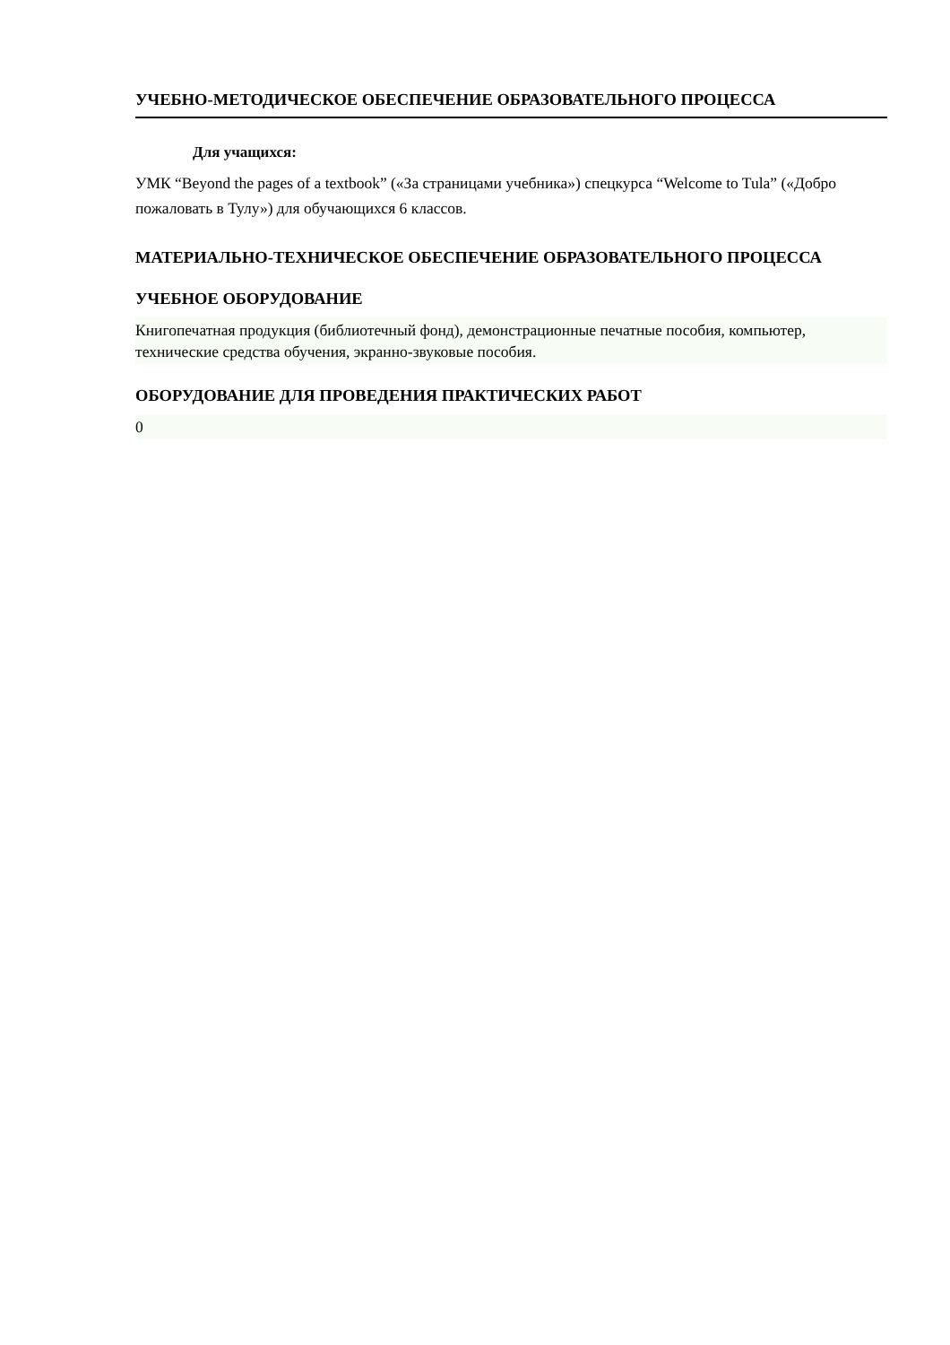УЧЕБНО-МЕТОДИЧЕСКОЕ ОБЕСПЕЧЕНИЕ ОБРАЗОВАТЕЛЬНОГО ПРОЦЕССА
Для учащихся:
УМК “Beyond the pages of a textbook” («За страницами учебника») спецкурса “Welcome to Tula” («Добро пожаловать в Тулу») для обучающихся 6 классов.
МАТЕРИАЛЬНО-ТЕХНИЧЕСКОЕ ОБЕСПЕЧЕНИЕ ОБРАЗОВАТЕЛЬНОГО ПРОЦЕССА
УЧЕБНОЕ ОБОРУДОВАНИЕ
Книгопечатная продукция (библиотечный фонд), демонстрационные печатные пособия, компьютер,
технические средства обучения, экранно-звуковые пособия.
ОБОРУДОВАНИЕ ДЛЯ ПРОВЕДЕНИЯ ПРАКТИЧЕСКИХ РАБОТ
0